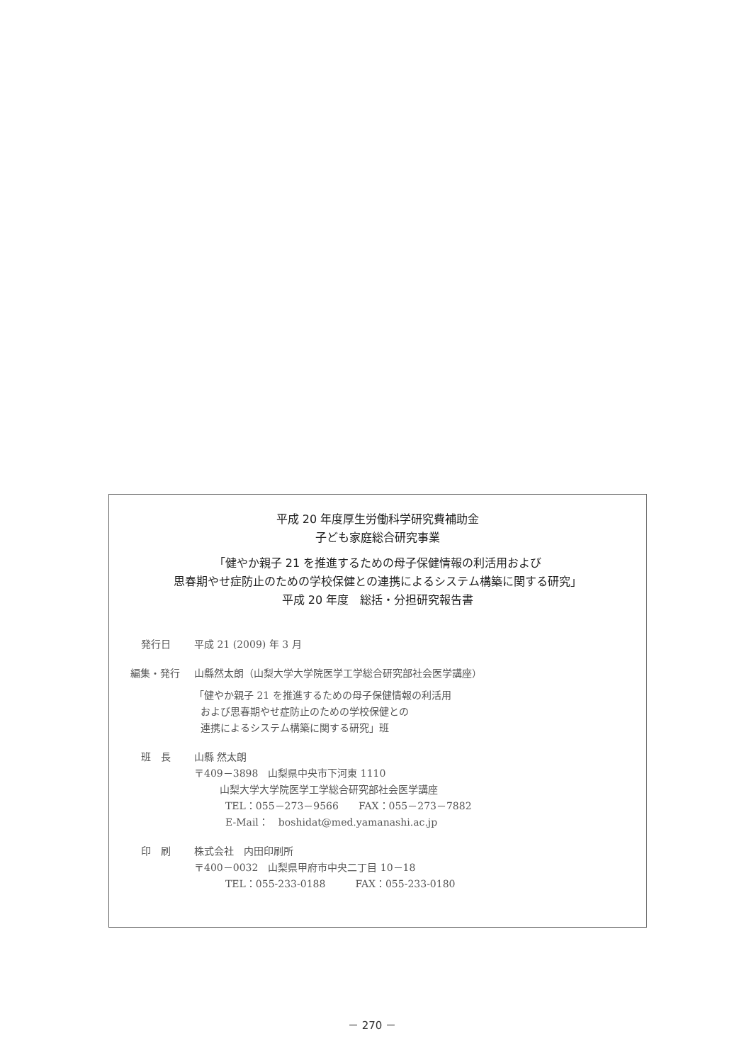平成 20 年度厚生労働科学研究費補助金
子ども家庭総合研究事業
「健やか親子 21 を推進するための母子保健情報の利活用および
思春期やせ症防止のための学校保健との連携によるシステム構築に関する研究」
平成 20 年度　総括・分担研究報告書
発行日 平成 21 (2009) 年 3 月
編集・発行 山縣然太朗（山梨大学大学院医学工学総合研究部社会医学講座）
「健やか親子 21 を推進するための母子保健情報の利活用
および思春期やせ症防止のための学校保健との
連携によるシステム構築に関する研究」班
班　長 山縣 然太朗
〒409－3898　山梨県中央市下河東 1110
山梨大学大学院医学工学総合研究部社会医学講座
TEL：055－273－9566　　FAX：055－273－7882
E-Mail：　boshidat@med.yamanashi.ac.jp
印　刷 株式会社　内田印刷所
〒400－0032　山梨県甲府市中央二丁目 10－18
TEL：055-233-0188　　　FAX：055-233-0180
－ 270 －